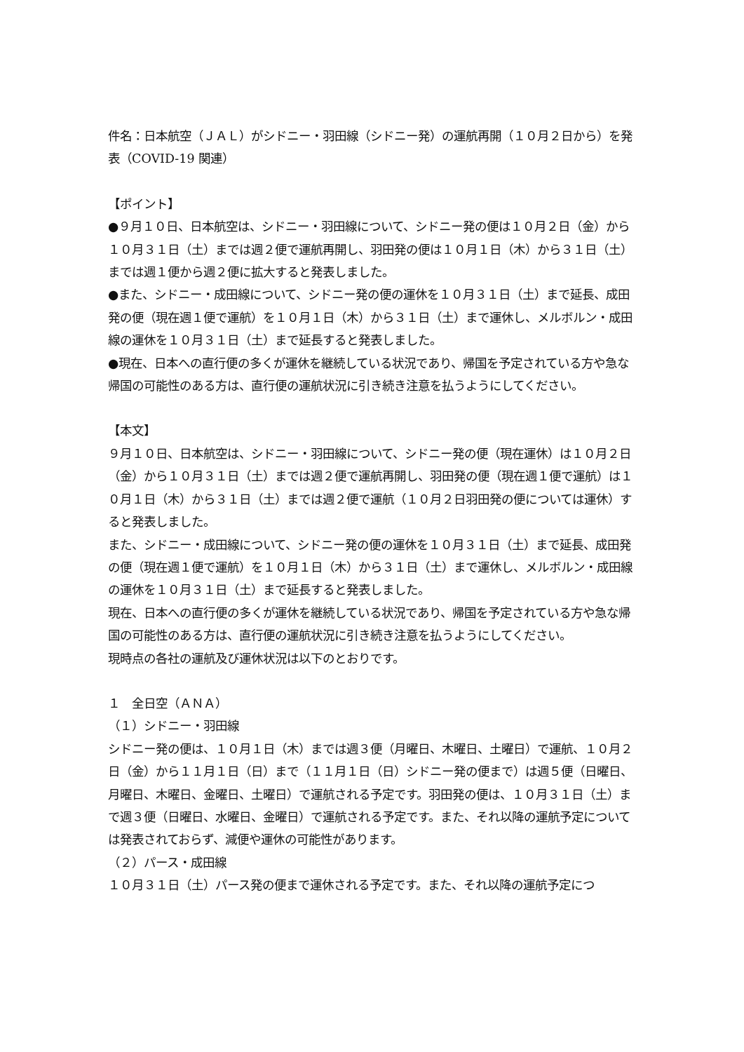件名：日本航空（ＪＡＬ）がシドニー・羽田線（シドニー発）の運航再開（１０月２日から）を発表（COVID-19 関連）
【ポイント】
●９月１０日、日本航空は、シドニー・羽田線について、シドニー発の便は１０月２日（金）から１０月３１日（土）までは週２便で運航再開し、羽田発の便は１０月１日（木）から３１日（土）までは週１便から週２便に拡大すると発表しました。
●また、シドニー・成田線について、シドニー発の便の運休を１０月３１日（土）まで延長、成田発の便（現在週１便で運航）を１０月１日（木）から３１日（土）まで運休し、メルボルン・成田線の運休を１０月３１日（土）まで延長すると発表しました。
●現在、日本への直行便の多くが運休を継続している状況であり、帰国を予定されている方や急な帰国の可能性のある方は、直行便の運航状況に引き続き注意を払うようにしてください。
【本文】
９月１０日、日本航空は、シドニー・羽田線について、シドニー発の便（現在運休）は１０月２日（金）から１０月３１日（土）までは週２便で運航再開し、羽田発の便（現在週１便で運航）は１０月１日（木）から３１日（土）までは週２便で運航（１０月２日羽田発の便については運休）すると発表しました。
また、シドニー・成田線について、シドニー発の便の運休を１０月３１日（土）まで延長、成田発の便（現在週１便で運航）を１０月１日（木）から３１日（土）まで運休し、メルボルン・成田線の運休を１０月３１日（土）まで延長すると発表しました。
現在、日本への直行便の多くが運休を継続している状況であり、帰国を予定されている方や急な帰国の可能性のある方は、直行便の運航状況に引き続き注意を払うようにしてください。
現時点の各社の運航及び運休状況は以下のとおりです。
１　全日空（ＡＮＡ）
（１）シドニー・羽田線
シドニー発の便は、１０月１日（木）までは週３便（月曜日、木曜日、土曜日）で運航、１０月２日（金）から１１月１日（日）まで（１１月１日（日）シドニー発の便まで）は週５便（日曜日、月曜日、木曜日、金曜日、土曜日）で運航される予定です。羽田発の便は、１０月３１日（土）まで週３便（日曜日、水曜日、金曜日）で運航される予定です。また、それ以降の運航予定については発表されておらず、減便や運休の可能性があります。
（２）パース・成田線
１０月３１日（土）パース発の便まで運休される予定です。また、それ以降の運航予定につ